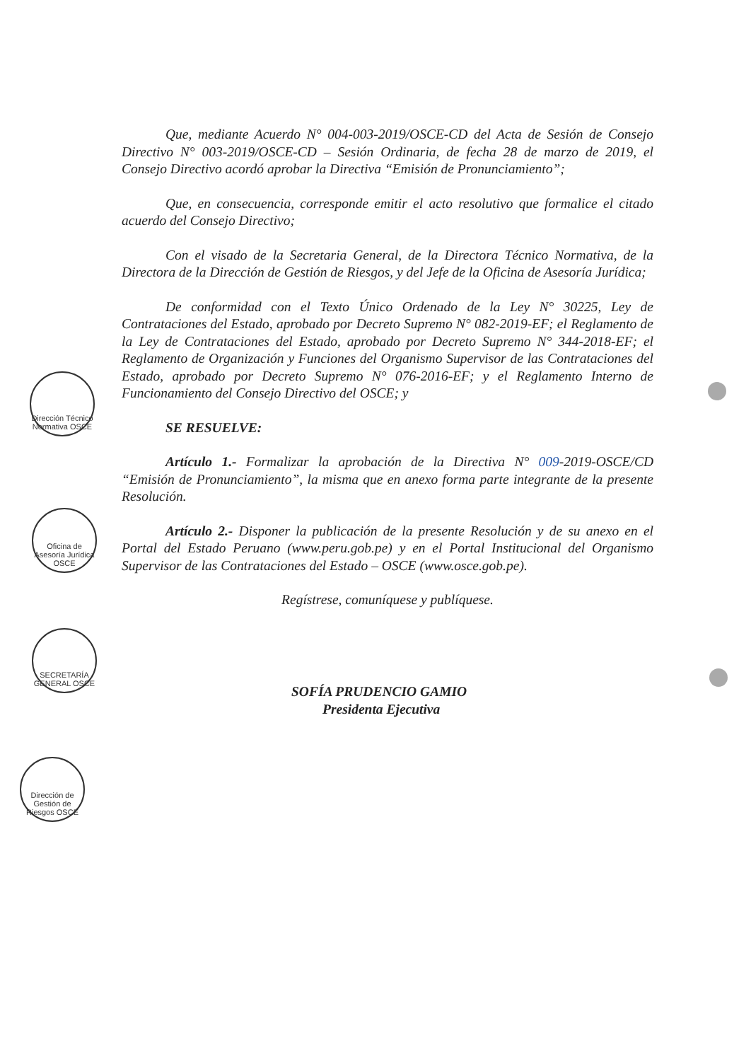Que, mediante Acuerdo N° 004-003-2019/OSCE-CD del Acta de Sesión de Consejo Directivo N° 003-2019/OSCE-CD – Sesión Ordinaria, de fecha 28 de marzo de 2019, el Consejo Directivo acordó aprobar la Directiva “Emisión de Pronunciamiento”;
Que, en consecuencia, corresponde emitir el acto resolutivo que formalice el citado acuerdo del Consejo Directivo;
Con el visado de la Secretaria General, de la Directora Técnico Normativa, de la Directora de la Dirección de Gestión de Riesgos, y del Jefe de la Oficina de Asesoría Jurídica;
De conformidad con el Texto Único Ordenado de la Ley N° 30225, Ley de Contrataciones del Estado, aprobado por Decreto Supremo N° 082-2019-EF; el Reglamento de la Ley de Contrataciones del Estado, aprobado por Decreto Supremo N° 344-2018-EF; el Reglamento de Organización y Funciones del Organismo Supervisor de las Contrataciones del Estado, aprobado por Decreto Supremo N° 076-2016-EF; y el Reglamento Interno de Funcionamiento del Consejo Directivo del OSCE; y
SE RESUELVE:
Artículo 1.- Formalizar la aprobación de la Directiva N° 009-2019-OSCE/CD “Emisión de Pronunciamiento”, la misma que en anexo forma parte integrante de la presente Resolución.
Artículo 2.- Disponer la publicación de la presente Resolución y de su anexo en el Portal del Estado Peruano (www.peru.gob.pe) y en el Portal Institucional del Organismo Supervisor de las Contrataciones del Estado – OSCE (www.osce.gob.pe).
Regístrese, comuníquese y publíquese.
SOFÍA PRUDENCIO GAMIO
Presidenta Ejecutiva
Dirección Técnico Normativa OSCE
Oficina de Asesoría Jurídica OSCE
SECRETARÍA GENERAL OSCE
Dirección de Gestión de Riesgos OSCE